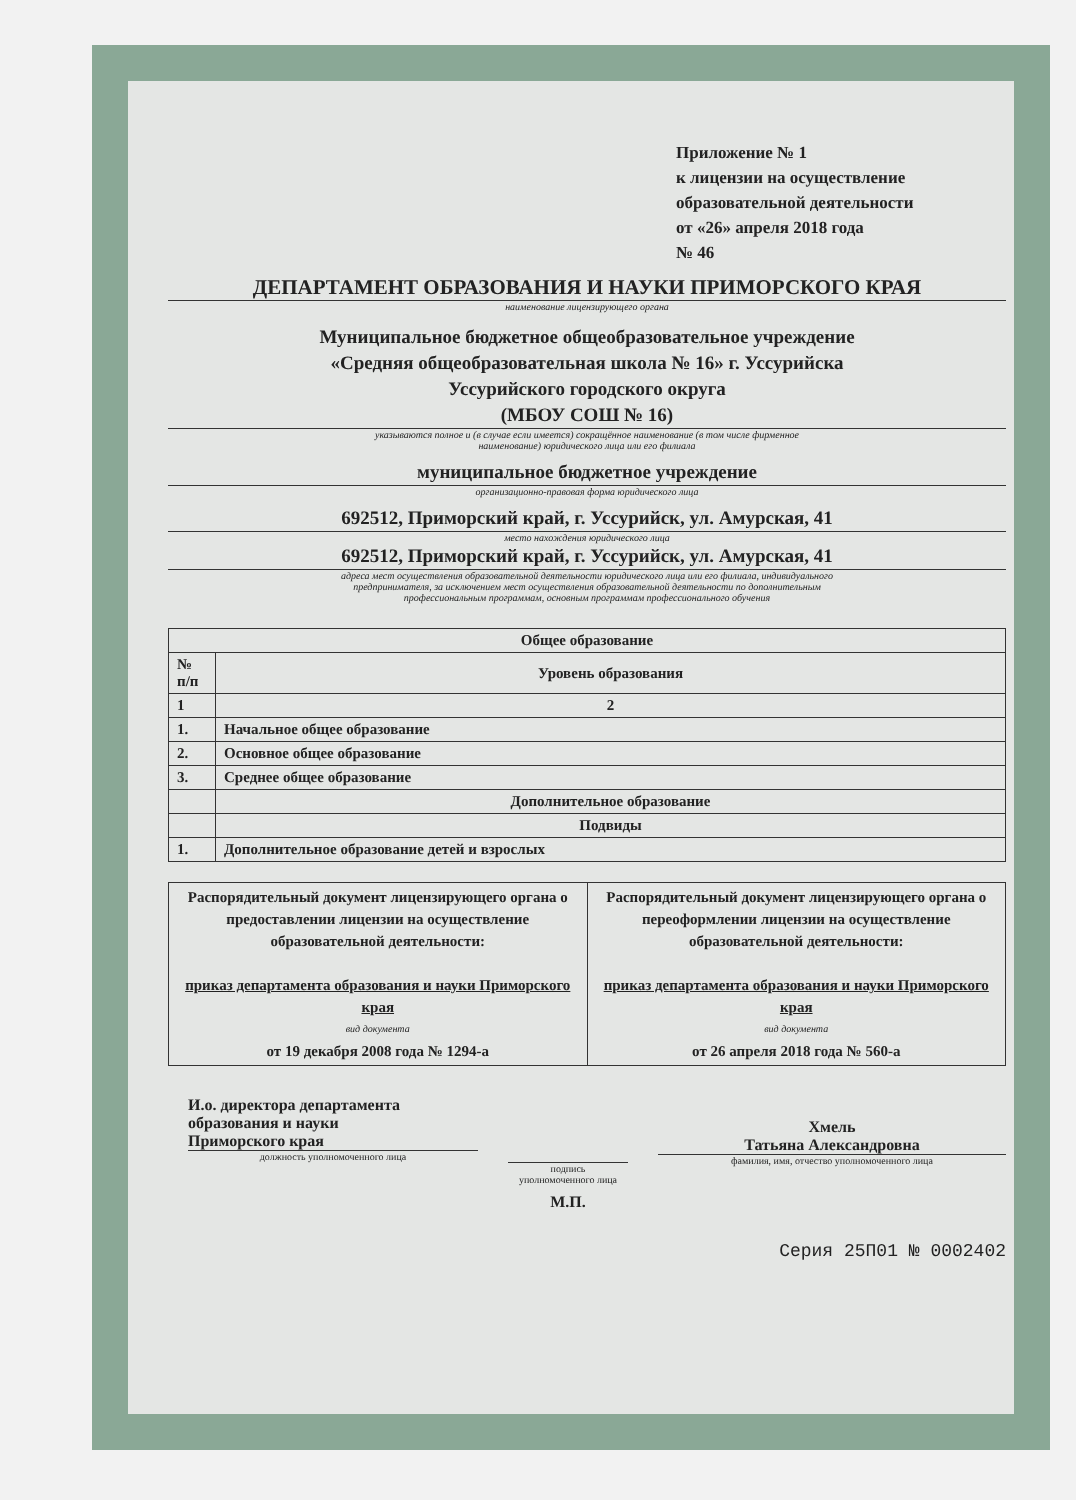Приложение № 1
к лицензии на осуществление
образовательной деятельности
от «26» апреля 2018 года
№ 46
ДЕПАРТАМЕНТ ОБРАЗОВАНИЯ И НАУКИ ПРИМОРСКОГО КРАЯ
наименование лицензирующего органа
Муниципальное бюджетное общеобразовательное учреждение
«Средняя общеобразовательная школа № 16» г. Уссурийска
Уссурийского городского округа
(МБОУ СОШ № 16)
указываются полное и (в случае если имеется) сокращённое наименование (в том числе фирменное
наименование) юридического лица или его филиала
муниципальное бюджетное учреждение
организационно-правовая форма юридического лица
692512, Приморский край, г. Уссурийск, ул. Амурская, 41
место нахождения юридического лица
692512, Приморский край, г. Уссурийск, ул. Амурская, 41
адреса мест осуществления образовательной деятельности юридического лица или его филиала, индивидуального
предпринимателя, за исключением мест осуществления образовательной деятельности по дополнительным
профессиональным программам, основным программам профессионального обучения
| Общее образование | |
| --- | --- |
| № п/п | Уровень образования |
| 1 | 2 |
| 1. | Начальное общее образование |
| 2. | Основное общее образование |
| 3. | Среднее общее образование |
| | Дополнительное образование |
| | Подвиды |
| 1. | Дополнительное образование детей и взрослых |
| Распорядительный документ лицензирующего органа о предоставлении лицензии на осуществление образовательной деятельности: приказ департамента образования и науки Приморского края вид документа от 19 декабря 2008 года № 1294-а | Распорядительный документ лицензирующего органа о переоформлении лицензии на осуществление образовательной деятельности: приказ департамента образования и науки Приморского края вид документа от 26 апреля 2018 года № 560-а |
И.о. директора департамента
образования и науки
Приморского края
должность уполномоченного лица
подпись
уполномоченного лица
М.П.
Хмель
Татьяна Александровна
фамилия, имя, отчество уполномоченного лица
Серия 25П01 № 0002402